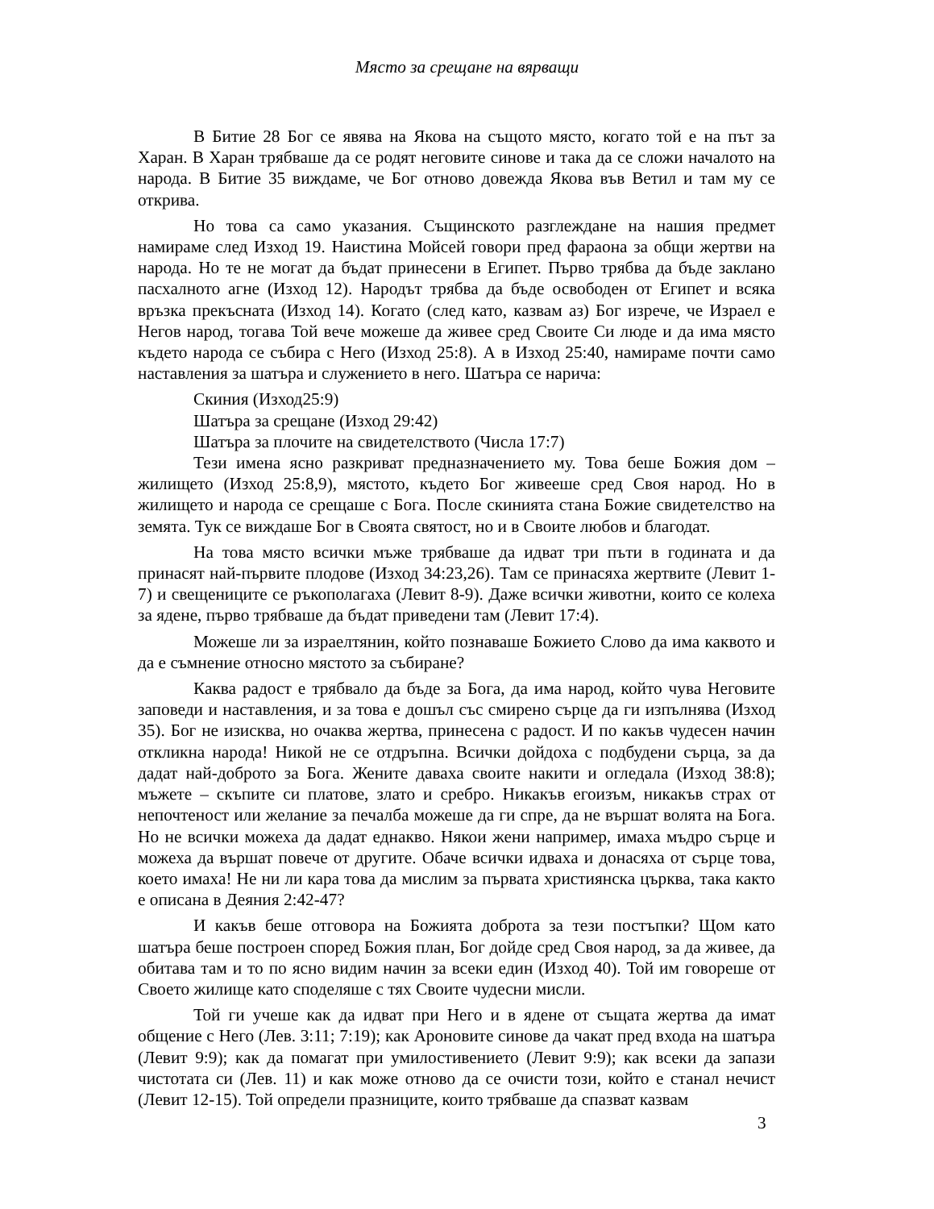Място за срещане на вярващи
В Битие 28 Бог се явява на Якова на същото място, когато той е на път за Харан. В Харан трябваше да се родят неговите синове и така да се сложи началото на народа. В Битие 35 виждаме, че Бог отново довежда Якова във Ветил и там му се открива.
Но това са само указания. Същинското разглеждане на нашия предмет намираме след Изход 19. Наистина Мойсей говори пред фараона за общи жертви на народа. Но те не могат да бъдат принесени в Египет. Първо трябва да бъде заклано пасхалното агне (Изход 12). Народът трябва да бъде освободен от Египет и всяка връзка прекъсната (Изход 14). Когато (след като, казвам аз) Бог изрече, че Израел е Негов народ, тогава Той вече можеше да живее сред Своите Си люде и да има място където народа се събира с Него (Изход 25:8). А в Изход 25:40, намираме почти само наставления за шатъра и служението в него. Шатъра се нарича:
Скиния (Изход25:9)
Шатъра за срещане (Изход 29:42)
Шатъра за плочите на свидетелството (Числа 17:7)
Тези имена ясно разкриват предназначението му. Това беше Божия дом – жилището (Изход 25:8,9), мястото, където Бог живееше сред Своя народ. Но в жилището и народа се срещаше с Бога. После скинията стана Божие свидетелство на земята. Тук се виждаше Бог в Своята святост, но и в Своите любов и благодат.
На това място всички мъже трябваше да идват три пъти в годината и да принасят най-първите плодове (Изход 34:23,26). Там се принасяха жертвите (Левит 1-7) и свещениците се ръкополагаха (Левит 8-9). Даже всички животни, които се колеха за ядене, първо трябваше да бъдат приведени там (Левит 17:4).
Можеше ли за израелтянин, който познаваше Божието Слово да има каквото и да е съмнение относно мястото за събиране?
Каква радост е трябвало да бъде за Бога, да има народ, който чува Неговите заповеди и наставления, и за това е дошъл със смирено сърце да ги изпълнява (Изход 35). Бог не изисква, но очаква жертва, принесена с радост. И по какъв чудесен начин откликна народа! Никой не се отдръпна. Всички дойдоха с подбудени сърца, за да дадат най-доброто за Бога. Жените даваха своите накити и огледала (Изход 38:8); мъжете – скъпите си платове, злато и сребро. Никакъв егоизъм, никакъв страх от непочтеност или желание за печалба можеше да ги спре, да не вършат волята на Бога. Но не всички можеха да дадат еднакво. Някои жени например, имаха мъдро сърце и можеха да вършат повече от другите. Обаче всички идваха и донасяха от сърце това, което имаха! Не ни ли кара това да мислим за първата християнска църква, така както е описана в Деяния 2:42-47?
И какъв беше отговора на Божията доброта за тези постъпки? Щом като шатъра беше построен според Божия план, Бог дойде сред Своя народ, за да живее, да обитава там и то по ясно видим начин за всеки един (Изход 40). Той им говореше от Своето жилище като споделяше с тях Своите чудесни мисли.
Той ги учеше как да идват при Него и в ядене от същата жертва да имат общение с Него (Лев. 3:11; 7:19); как Ароновите синове да чакат пред входа на шатъра (Левит 9:9); как да помагат при умилостивението (Левит 9:9); как всеки да запази чистотата си (Лев. 11) и как може отново да се очисти този, който е станал нечист (Левит 12-15). Той определи празниците, които трябваше да спазват казвам
3